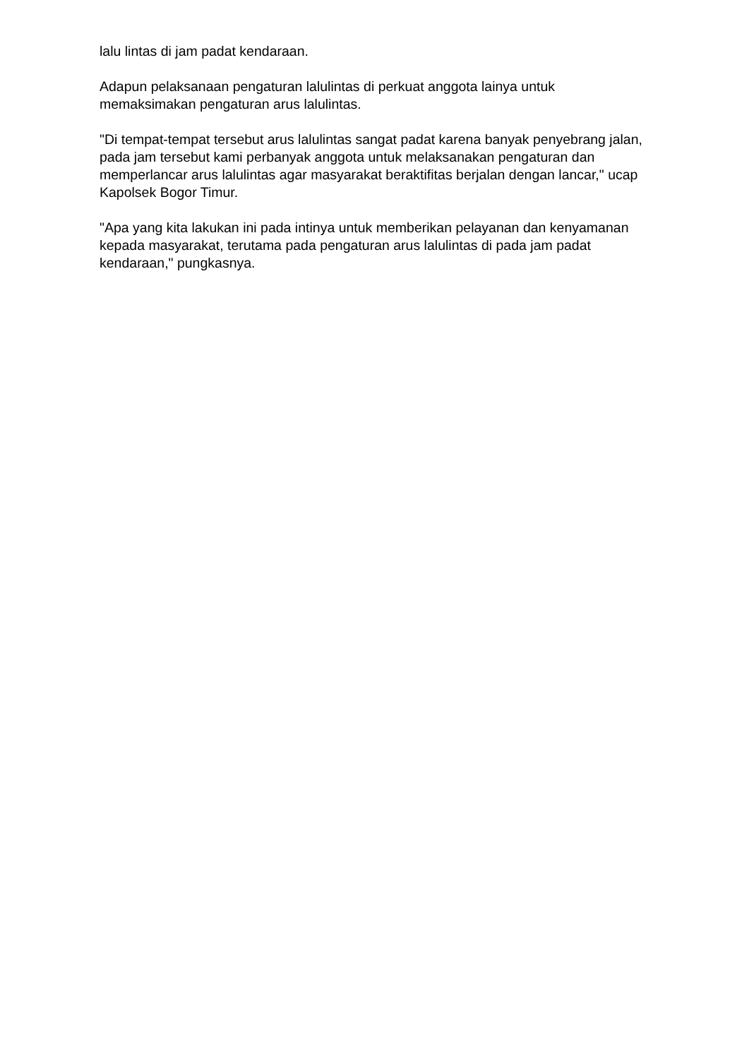lalu lintas di jam padat kendaraan.
Adapun pelaksanaan pengaturan lalulintas di perkuat anggota lainya untuk memaksimakan pengaturan arus lalulintas.
"Di tempat-tempat tersebut arus lalulintas sangat padat karena banyak penyebrang jalan, pada jam tersebut kami perbanyak anggota untuk melaksanakan pengaturan dan memperlancar arus lalulintas agar masyarakat beraktifitas berjalan dengan lancar," ucap Kapolsek Bogor Timur.
"Apa yang kita lakukan ini pada intinya untuk memberikan pelayanan dan kenyamanan kepada masyarakat, terutama pada pengaturan arus lalulintas di pada jam padat kendaraan," pungkasnya.